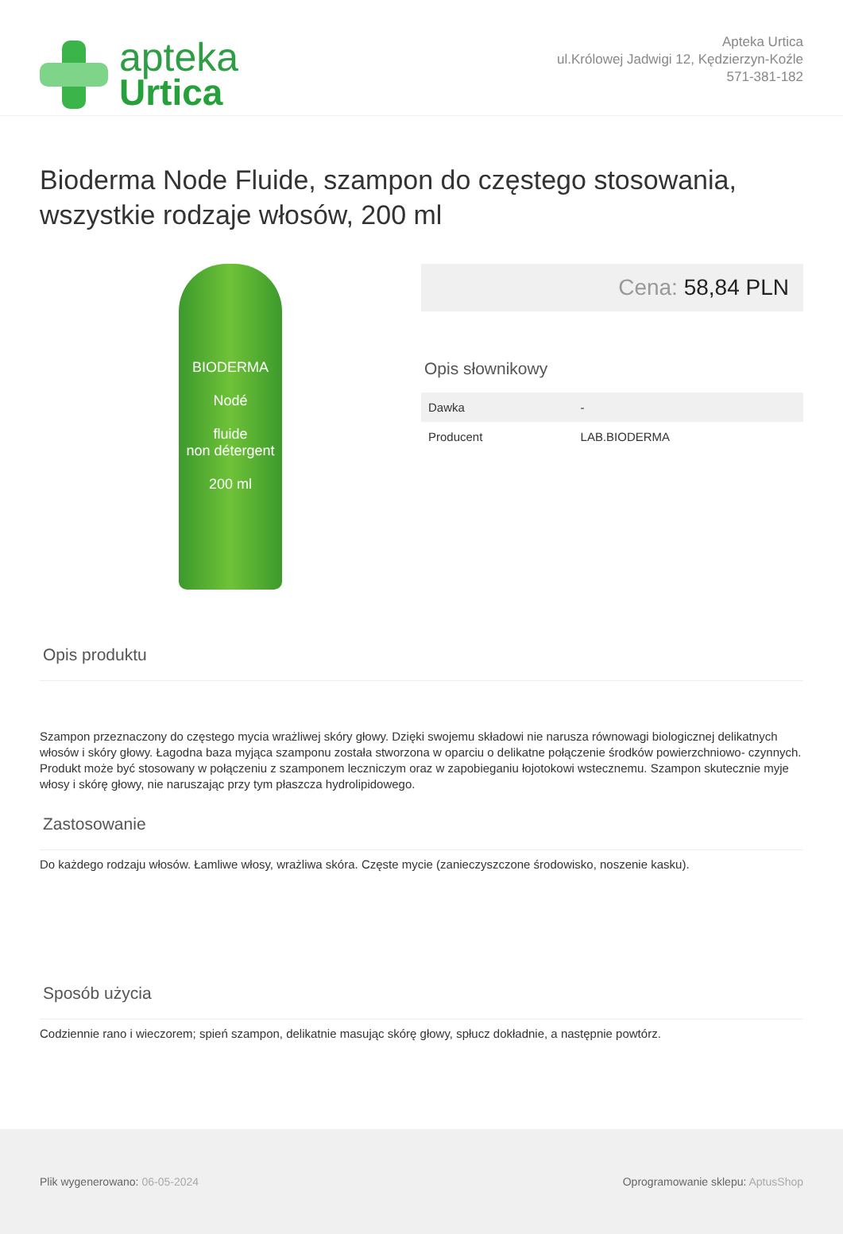apteka
Urtica
Apteka Urtica
ul.Królowej Jadwigi 12, Kędzierzyn-Koźle
571-381-182
Bioderma Node Fluide, szampon do częstego stosowania, wszystkie rodzaje włosów, 200 ml
BIODERMA
Nodé
fluide
non détergent
200 ml
Cena: 58,84 PLN
Opis słownikowy
| Dawka | - |
| Producent | LAB.BIODERMA |
Opis produktu
Szampon przeznaczony do częstego mycia wrażliwej skóry głowy. Dzięki swojemu składowi nie narusza równowagi biologicznej delikatnych włosów i skóry głowy. Łagodna baza myjąca szamponu została stworzona w oparciu o delikatne połączenie środków powierzchniowo- czynnych. Produkt może być stosowany w połączeniu z szamponem leczniczym oraz w zapobieganiu łojotokowi wstecznemu. Szampon skutecznie myje włosy i skórę głowy, nie naruszając przy tym płaszcza hydrolipidowego.
Zastosowanie
Do każdego rodzaju włosów. Łamliwe włosy, wrażliwa skóra. Częste mycie (zanieczyszczone środowisko, noszenie kasku).
Sposób użycia
Codziennie rano i wieczorem; spień szampon, delikatnie masując skórę głowy, spłucz dokładnie, a następnie powtórz.
Plik wygenerowano: 06-05-2024 Oprogramowanie sklepu: AptusShop